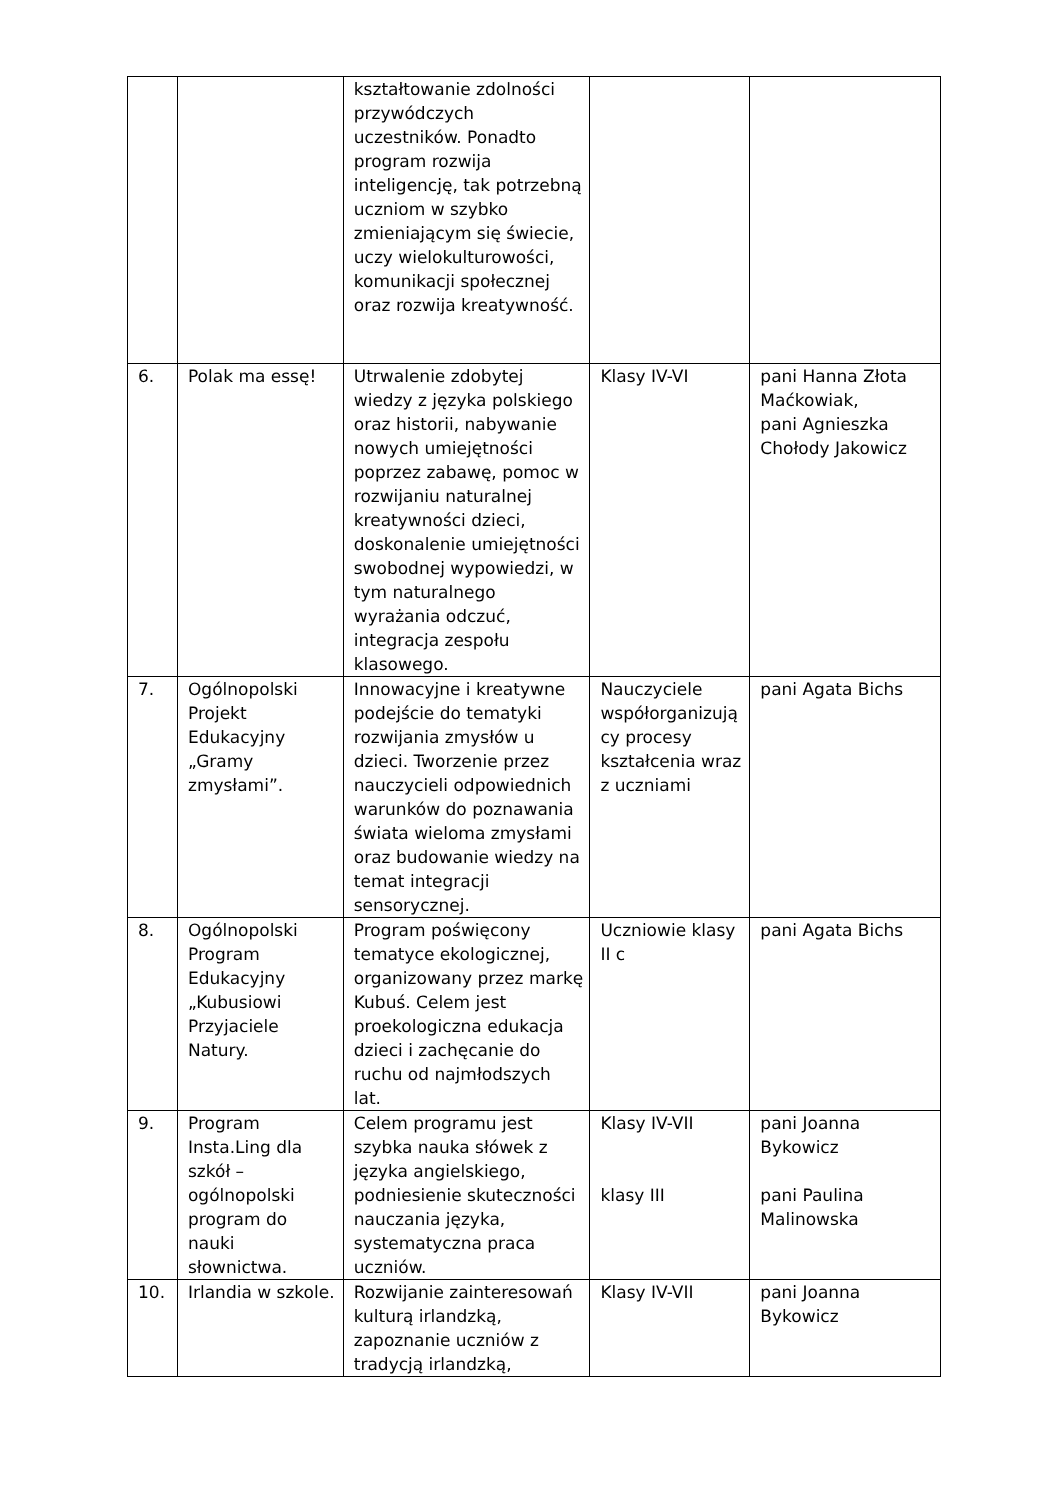| | | kształtowanie zdolności przywódczych uczestników. Ponadto program rozwija inteligencję, tak potrzebną uczniom w szybko zmieniającym się świecie, uczy wielokulturowości, komunikacji społecznej oraz rozwija kreatywność. | | |
| 6. | Polak ma essę! | Utrwalenie zdobytej wiedzy z języka polskiego oraz historii, nabywanie nowych umiejętności poprzez zabawę, pomoc w rozwijaniu naturalnej kreatywności dzieci, doskonalenie umiejętności swobodnej wypowiedzi, w tym naturalnego wyrażania odczuć, integracja zespołu klasowego. | Klasy IV-VI | pani Hanna Złota Maćkowiak, pani Agnieszka Chołody Jakowicz |
| 7. | Ogólnopolski Projekt Edukacyjny „Gramy zmysłami”. | Innowacyjne i kreatywne podejście do tematyki rozwijania zmysłów u dzieci. Tworzenie przez nauczycieli odpowiednich warunków do poznawania świata wieloma zmysłami oraz budowanie wiedzy na temat integracji sensorycznej. | Nauczyciele współorganizują cy procesy kształcenia wraz z uczniami | pani Agata Bichs |
| 8. | Ogólnopolski Program Edukacyjny „Kubusiowi Przyjaciele Natury. | Program poświęcony tematyce ekologicznej, organizowany przez markę Kubuś. Celem jest proekologiczna edukacja dzieci i zachęcanie do ruchu od najmłodszych lat. | Uczniowie klasy II c | pani Agata Bichs |
| 9. | Program Insta.Ling dla szkół – ogólnopolski program do nauki słownictwa. | Celem programu jest szybka nauka słówek z języka angielskiego, podniesienie skuteczności nauczania języka, systematyczna praca uczniów. | Klasy IV-VII klasy III | pani Joanna Bykowicz pani Paulina Malinowska |
| 10. | Irlandia w szkole. | Rozwijanie zainteresowań kulturą irlandzką, zapoznanie uczniów z tradycją irlandzką, | Klasy IV-VII | pani Joanna Bykowicz |